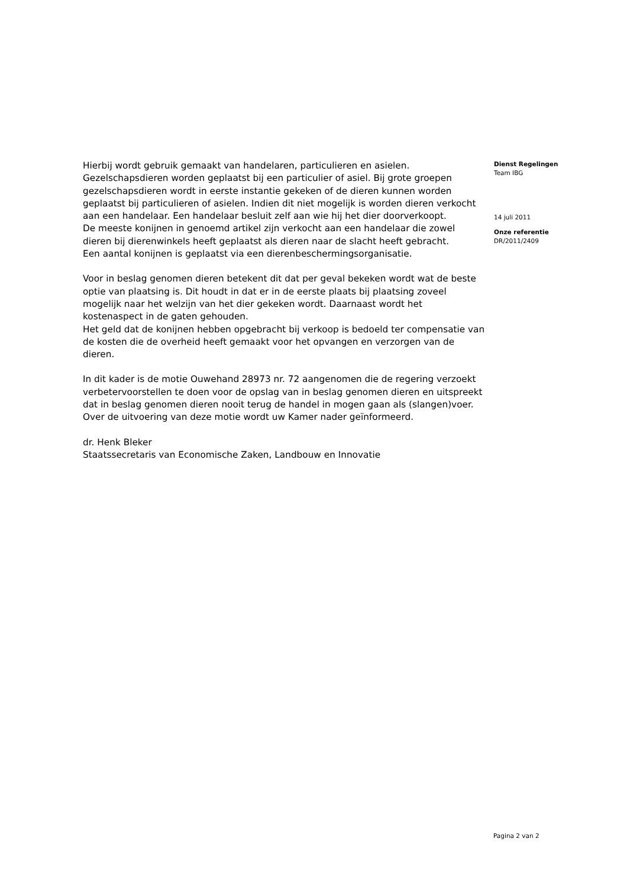Hierbij wordt gebruik gemaakt van handelaren, particulieren en asielen.
Gezelschapsdieren worden geplaatst bij een particulier of asiel. Bij grote groepen gezelschapsdieren wordt in eerste instantie gekeken of de dieren kunnen worden geplaatst bij particulieren of asielen. Indien dit niet mogelijk is worden dieren verkocht aan een handelaar. Een handelaar besluit zelf aan wie hij het dier doorverkoopt.
De meeste konijnen in genoemd artikel zijn verkocht aan een handelaar die zowel dieren bij dierenwinkels heeft geplaatst als dieren naar de slacht heeft gebracht.
Een aantal konijnen is geplaatst via een dierenbeschermingsorganisatie.
Voor in beslag genomen dieren betekent dit dat per geval bekeken wordt wat de beste optie van plaatsing is. Dit houdt in dat er in de eerste plaats bij plaatsing zoveel mogelijk naar het welzijn van het dier gekeken wordt. Daarnaast wordt het kostenaspect in de gaten gehouden.
Het geld dat de konijnen hebben opgebracht bij verkoop is bedoeld ter compensatie van de kosten die de overheid heeft gemaakt voor het opvangen en verzorgen van de dieren.
In dit kader is de motie Ouwehand 28973 nr. 72 aangenomen die de regering verzoekt verbetervoorstellen te doen voor de opslag van in beslag genomen dieren en uitspreekt dat in beslag genomen dieren nooit terug de handel in mogen gaan als (slangen)voer. Over de uitvoering van deze motie wordt uw Kamer nader geïnformeerd.
dr. Henk Bleker
Staatssecretaris van Economische Zaken, Landbouw en Innovatie
Dienst Regelingen
Team IBG
14 juli 2011
Onze referentie
DR/2011/2409
Pagina 2 van 2